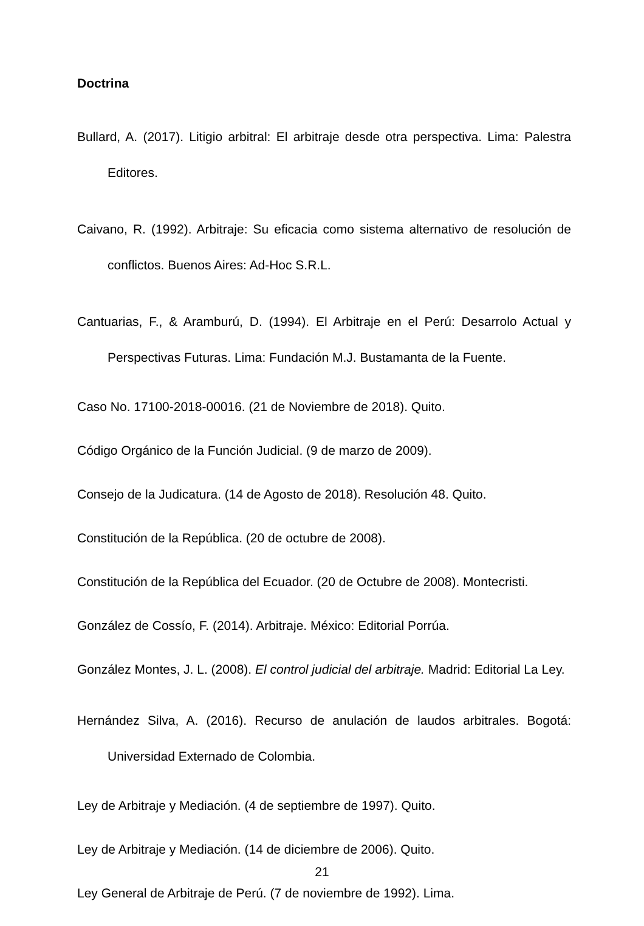Doctrina
Bullard, A. (2017). Litigio arbitral: El arbitraje desde otra perspectiva. Lima: Palestra Editores.
Caivano, R. (1992). Arbitraje: Su eficacia como sistema alternativo de resolución de conflictos. Buenos Aires: Ad-Hoc S.R.L.
Cantuarias, F., & Aramburú, D. (1994). El Arbitraje en el Perú: Desarrolo Actual y Perspectivas Futuras. Lima: Fundación M.J. Bustamanta de la Fuente.
Caso No. 17100-2018-00016. (21 de Noviembre de 2018). Quito.
Código Orgánico de la Función Judicial. (9 de marzo de 2009).
Consejo de la Judicatura. (14 de Agosto de 2018). Resolución 48. Quito.
Constitución de la República. (20 de octubre de 2008).
Constitución de la República del Ecuador. (20 de Octubre de 2008). Montecristi.
González de Cossío, F. (2014). Arbitraje. México: Editorial Porrúa.
González Montes, J. L. (2008). El control judicial del arbitraje. Madrid: Editorial La Ley.
Hernández Silva, A. (2016). Recurso de anulación de laudos arbitrales. Bogotá: Universidad Externado de Colombia.
Ley de Arbitraje y Mediación. (4 de septiembre de 1997). Quito.
Ley de Arbitraje y Mediación. (14 de diciembre de 2006). Quito.
Ley General de Arbitraje de Perú. (7 de noviembre de 1992). Lima.
21